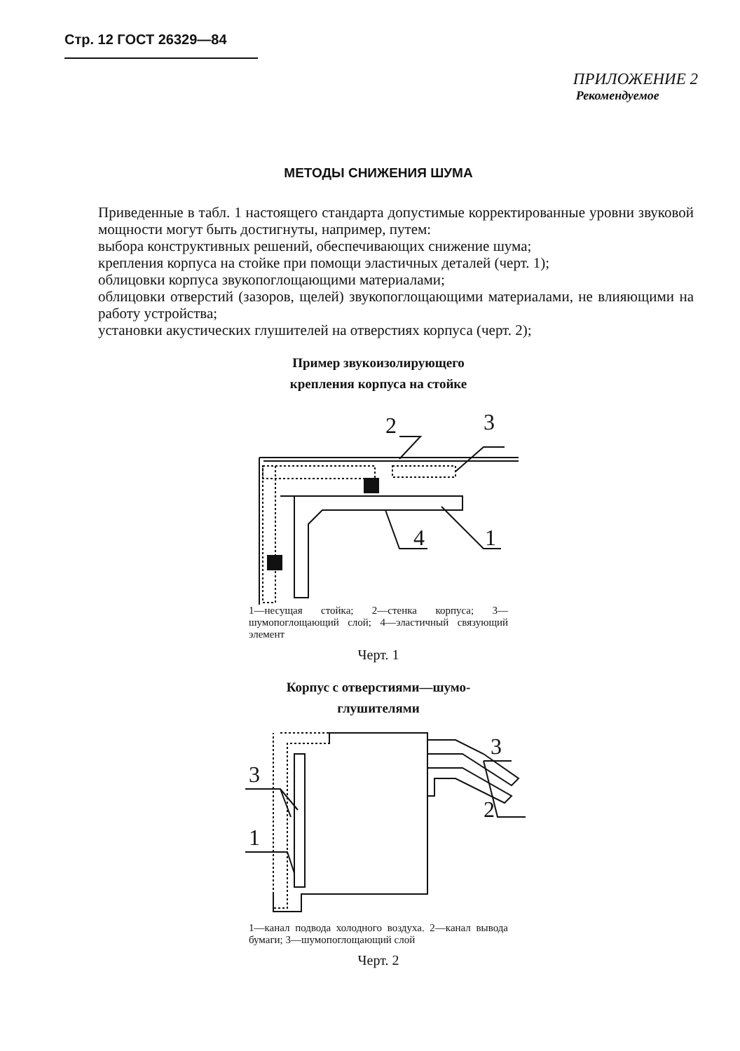Стр. 12 ГОСТ 26329—84
ПРИЛОЖЕНИЕ 2
Рекомендуемое
МЕТОДЫ СНИЖЕНИЯ ШУМА
Приведенные в табл. 1 настоящего стандарта допустимые корректированные уровни звуковой мощности могут быть достигнуты, например, путем:
выбора конструктивных решений, обеспечивающих снижение шума;
крепления корпуса на стойке при помощи эластичных деталей (черт. 1);
облицовки корпуса звукопоглощающими материалами;
облицовки отверстий (зазоров, щелей) звукопоглощающими материалами, не влияющими на работу устройства;
установки акустических глушителей на отверстиях корпуса (черт. 2);
Пример звукоизолирующего
крепления корпуса на стойке
2
3
4
1
1—несущая стойка; 2—стенка корпуса; 3—шумопоглощающий слой; 4—эластичный связующий элемент
Черт. 1
Корпус с отверстиями—шумо-
глушителями
3
1
3
2
1—канал подвода холодного воздуха. 2—канал вывода бумаги; 3—шумопоглощающий слой
Черт. 2